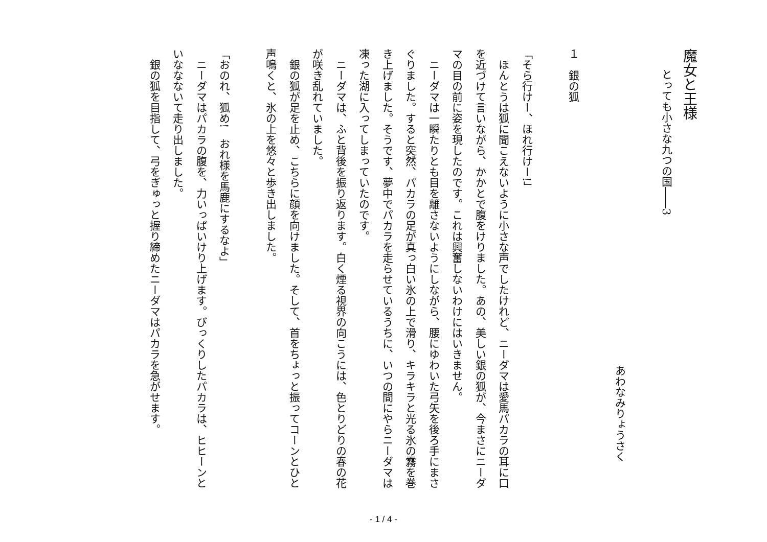魔女と王様
とっても小さな九つの国――3
　
あわなみりょうさく
　
１　銀の狐
　
「そら行けー、ほれ行けー!」
　ほんとうは狐に聞こえないように小さな声でしたけれど、ニーダマは愛馬パカラの耳に口を近づけて言いながら、かかとで腹をけりました。あの、美しい銀の狐が、今まさにニーダマの目の前に姿を現したのです。これは興奮しないわけにはいきません。
　ニーダマは一瞬たりとも目を離さないようにしながら、腰にゆわいた弓矢を後ろ手にまさぐりました。すると突然、パカラの足が真っ白い氷の上で滑り、キラキラと光る氷の霧を巻き上げました。そうです、夢中でパカラを走らせているうちに、いつの間にやらニーダマは凍った湖に入ってしまっていたのです。
　ニーダマは、ふと背後を振り返ります。白く煙る視界の向こうには、色とりどりの春の花が咲き乱れていました。
　銀の狐が足を止め、こちらに顔を向けました。そして、首をちょっと振ってコーンとひと声鳴くと、氷の上を悠々と歩き出しました。
　
「おのれ、狐め!　おれ様を馬鹿にするなよ」
　ニーダマはパカラの腹を、力いっぱいけり上げます。びっくりしたパカラは、ヒヒーンといななないて走り出しました。
　銀の狐を目指して、弓をぎゅっと握り締めたニーダマはパカラを急がせます。
- 1 / 4 -